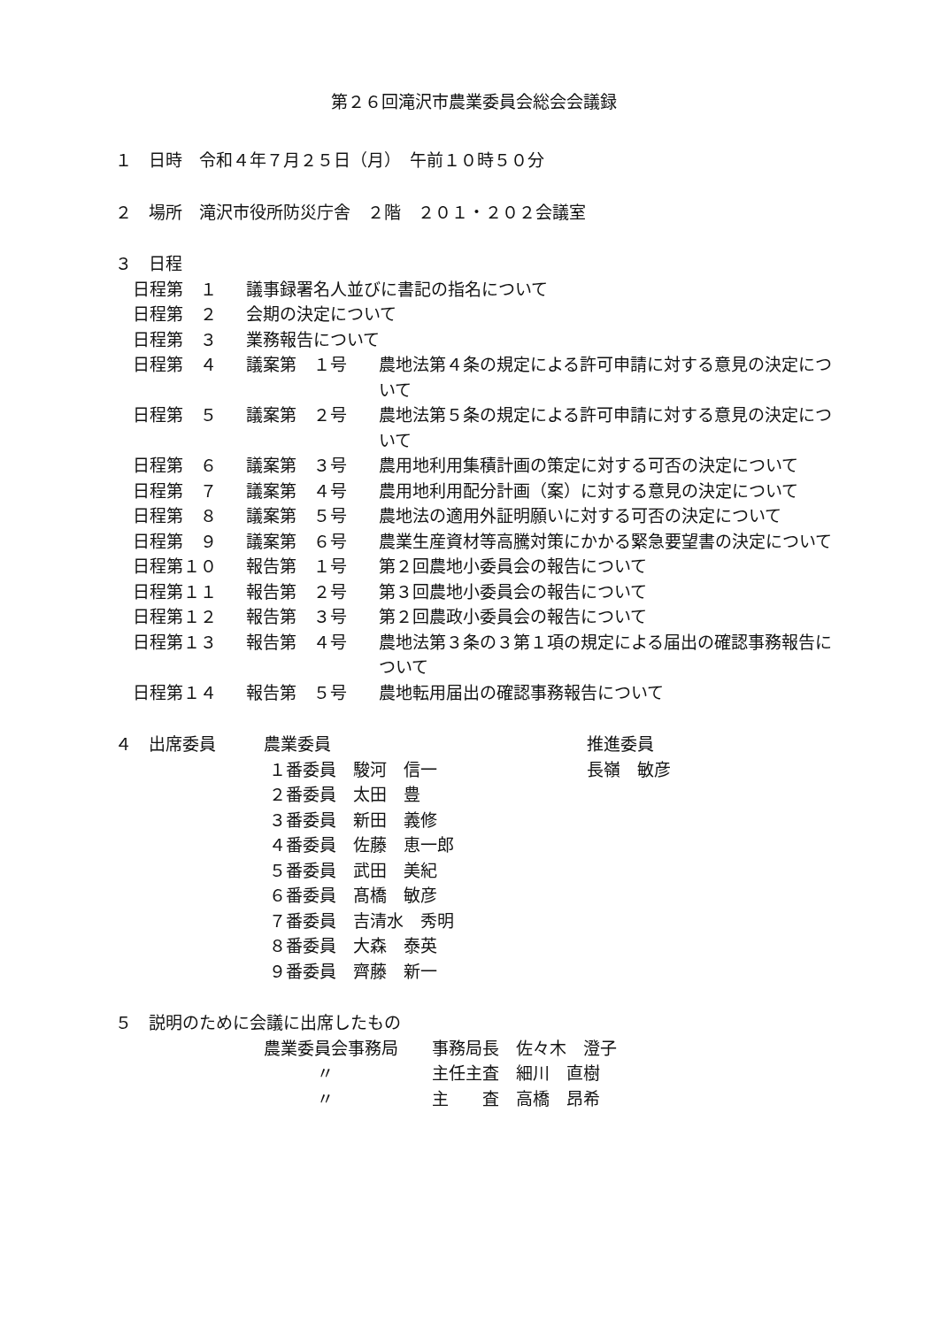第２６回滝沢市農業委員会総会会議録
１　日時　令和４年７月２５日（月）　午前１０時５０分
２　場所　滝沢市役所防災庁舎　２階　２０１・２０２会議室
３　日程
日程第　１ 議事録署名人並びに書記の指名について
日程第　２ 会期の決定について
日程第　３ 業務報告について
日程第　４ 議案第　１号 農地法第４条の規定による許可申請に対する意見の決定について
日程第　５ 議案第　２号 農地法第５条の規定による許可申請に対する意見の決定について
日程第　６ 議案第　３号 農用地利用集積計画の策定に対する可否の決定について
日程第　７ 議案第　４号 農用地利用配分計画（案）に対する意見の決定について
日程第　８ 議案第　５号 農地法の適用外証明願いに対する可否の決定について
日程第　９ 議案第　６号 農業生産資材等高騰対策にかかる緊急要望書の決定について
日程第１０ 報告第　１号 第２回農地小委員会の報告について
日程第１１ 報告第　２号 第３回農地小委員会の報告について
日程第１２ 報告第　３号 第２回農政小委員会の報告について
日程第１３ 報告第　４号 農地法第３条の３第１項の規定による届出の確認事務報告について
日程第１４ 報告第　５号 農地転用届出の確認事務報告について
４　出席委員 農業委員 推進委員
１番委員　駿河　信一 長嶺　敏彦
２番委員　太田　豊
３番委員　新田　義修
４番委員　佐藤　恵一郎
５番委員　武田　美紀
６番委員　髙橋　敏彦
７番委員　吉清水　秀明
８番委員　大森　泰英
９番委員　齊藤　新一
５　説明のために会議に出席したもの
農業委員会事務局 事務局長　佐々木　澄子
〃 主任主査　細川　直樹
〃 主　　査　高橋　昂希